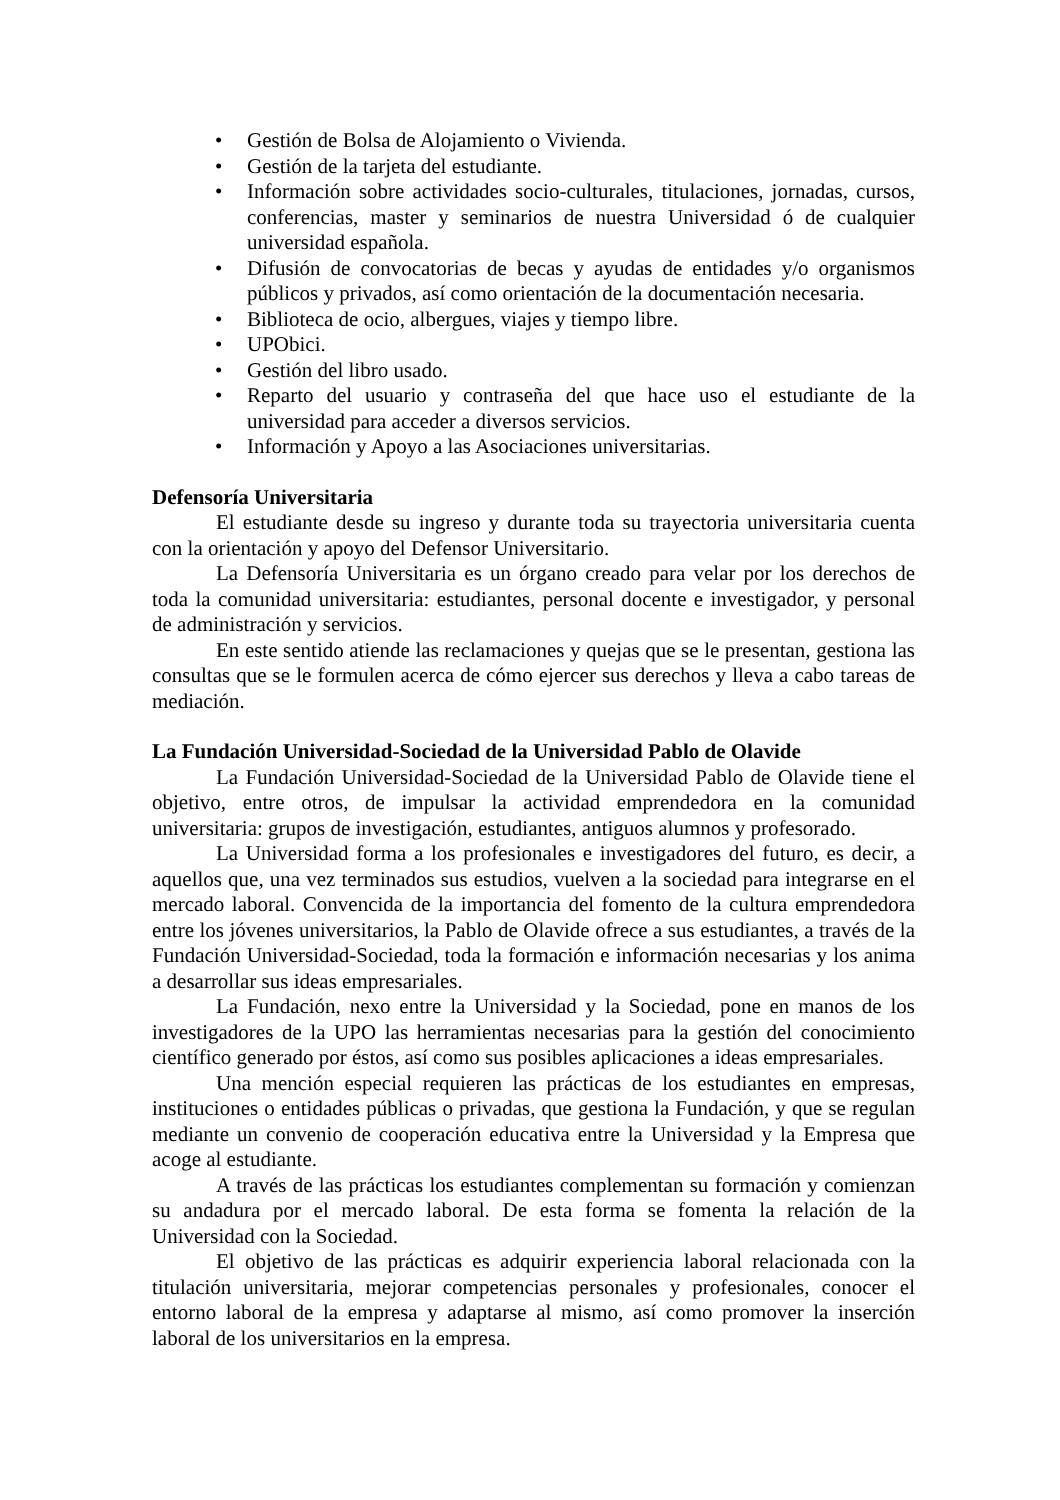• Gestión de Bolsa de Alojamiento o Vivienda.
• Gestión de la tarjeta del estudiante.
• Información sobre actividades socio-culturales, titulaciones, jornadas, cursos, conferencias, master y seminarios de nuestra Universidad ó de cualquier universidad española.
• Difusión de convocatorias de becas y ayudas de entidades y/o organismos públicos y privados, así como orientación de la documentación necesaria.
• Biblioteca de ocio, albergues, viajes y tiempo libre.
• UPObici.
• Gestión del libro usado.
• Reparto del usuario y contraseña del que hace uso el estudiante de la universidad para acceder a diversos servicios.
• Información y Apoyo a las Asociaciones universitarias.
Defensoría Universitaria
El estudiante desde su ingreso y durante toda su trayectoria universitaria cuenta con la orientación y apoyo del Defensor Universitario.
La Defensoría Universitaria es un órgano creado para velar por los derechos de toda la comunidad universitaria: estudiantes, personal docente e investigador, y personal de administración y servicios.
En este sentido atiende las reclamaciones y quejas que se le presentan, gestiona las consultas que se le formulen acerca de cómo ejercer sus derechos y lleva a cabo tareas de mediación.
La Fundación Universidad-Sociedad de la Universidad Pablo de Olavide
La Fundación Universidad-Sociedad de la Universidad Pablo de Olavide tiene el objetivo, entre otros, de impulsar la actividad emprendedora en la comunidad universitaria: grupos de investigación, estudiantes, antiguos alumnos y profesorado.
La Universidad forma a los profesionales e investigadores del futuro, es decir, a aquellos que, una vez terminados sus estudios, vuelven a la sociedad para integrarse en el mercado laboral. Convencida de la importancia del fomento de la cultura emprendedora entre los jóvenes universitarios, la Pablo de Olavide ofrece a sus estudiantes, a través de la Fundación Universidad-Sociedad, toda la formación e información necesarias y los anima a desarrollar sus ideas empresariales.
La Fundación, nexo entre la Universidad y la Sociedad, pone en manos de los investigadores de la UPO las herramientas necesarias para la gestión del conocimiento científico generado por éstos, así como sus posibles aplicaciones a ideas empresariales.
Una mención especial requieren las prácticas de los estudiantes en empresas, instituciones o entidades públicas o privadas, que gestiona la Fundación, y que se regulan mediante un convenio de cooperación educativa entre la Universidad y la Empresa que acoge al estudiante.
A través de las prácticas los estudiantes complementan su formación y comienzan su andadura por el mercado laboral. De esta forma se fomenta la relación de la Universidad con la Sociedad.
El objetivo de las prácticas es adquirir experiencia laboral relacionada con la titulación universitaria, mejorar competencias personales y profesionales, conocer el entorno laboral de la empresa y adaptarse al mismo, así como promover la inserción laboral de los universitarios en la empresa.